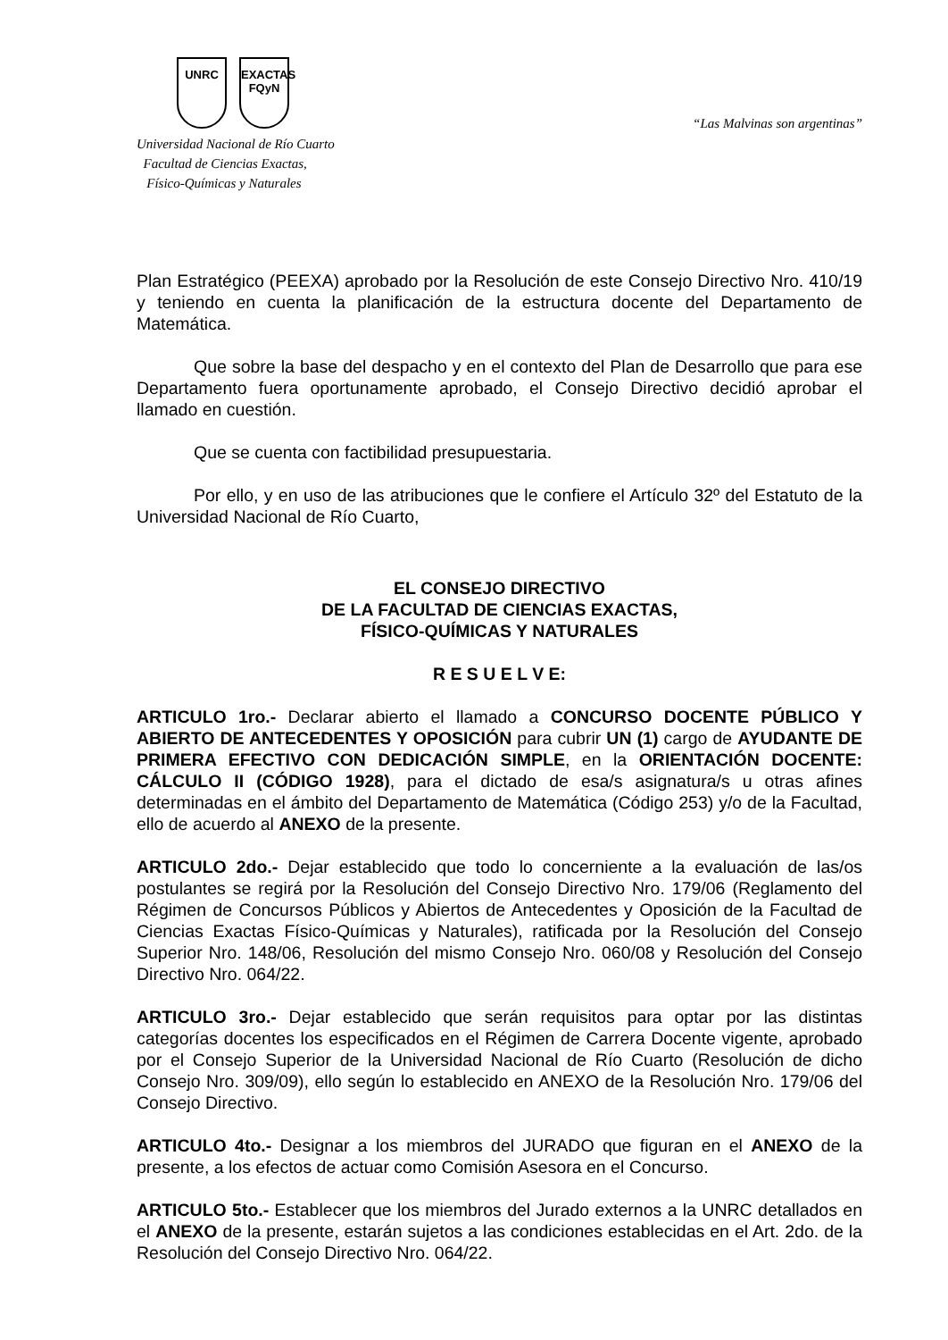UNRC EXACTAS
FQyN
Universidad Nacional de Río Cuarto
Facultad de Ciencias Exactas,
Físico-Químicas y Naturales
“Las Malvinas son argentinas”
Plan Estratégico (PEEXA) aprobado por la Resolución de este Consejo Directivo Nro. 410/19 y teniendo en cuenta la planificación de la estructura docente del Departamento de Matemática.
Que sobre la base del despacho y en el contexto del Plan de Desarrollo que para ese Departamento fuera oportunamente aprobado, el Consejo Directivo decidió aprobar el llamado en cuestión.
Que se cuenta con factibilidad presupuestaria.
Por ello, y en uso de las atribuciones que le confiere el Artículo 32º del Estatuto de la Universidad Nacional de Río Cuarto,
EL CONSEJO DIRECTIVO
DE LA FACULTAD DE CIENCIAS EXACTAS,
FÍSICO-QUÍMICAS Y NATURALES
R E S U E L V E:
ARTICULO 1ro.- Declarar abierto el llamado a CONCURSO DOCENTE PÚBLICO Y ABIERTO DE ANTECEDENTES Y OPOSICIÓN para cubrir UN (1) cargo de AYUDANTE DE PRIMERA EFECTIVO CON DEDICACIÓN SIMPLE, en la ORIENTACIÓN DOCENTE: CÁLCULO II (CÓDIGO 1928), para el dictado de esa/s asignatura/s u otras afines determinadas en el ámbito del Departamento de Matemática (Código 253) y/o de la Facultad, ello de acuerdo al ANEXO de la presente.
ARTICULO 2do.- Dejar establecido que todo lo concerniente a la evaluación de las/os postulantes se regirá por la Resolución del Consejo Directivo Nro. 179/06 (Reglamento del Régimen de Concursos Públicos y Abiertos de Antecedentes y Oposición de la Facultad de Ciencias Exactas Físico-Químicas y Naturales), ratificada por la Resolución del Consejo Superior Nro. 148/06, Resolución del mismo Consejo Nro. 060/08 y Resolución del Consejo Directivo Nro. 064/22.
ARTICULO 3ro.- Dejar establecido que serán requisitos para optar por las distintas categorías docentes los especificados en el Régimen de Carrera Docente vigente, aprobado por el Consejo Superior de la Universidad Nacional de Río Cuarto (Resolución de dicho Consejo Nro. 309/09), ello según lo establecido en ANEXO de la Resolución Nro. 179/06 del Consejo Directivo.
ARTICULO 4to.- Designar a los miembros del JURADO que figuran en el ANEXO de la presente, a los efectos de actuar como Comisión Asesora en el Concurso.
ARTICULO 5to.- Establecer que los miembros del Jurado externos a la UNRC detallados en el ANEXO de la presente, estarán sujetos a las condiciones establecidas en el Art. 2do. de la Resolución del Consejo Directivo Nro. 064/22.